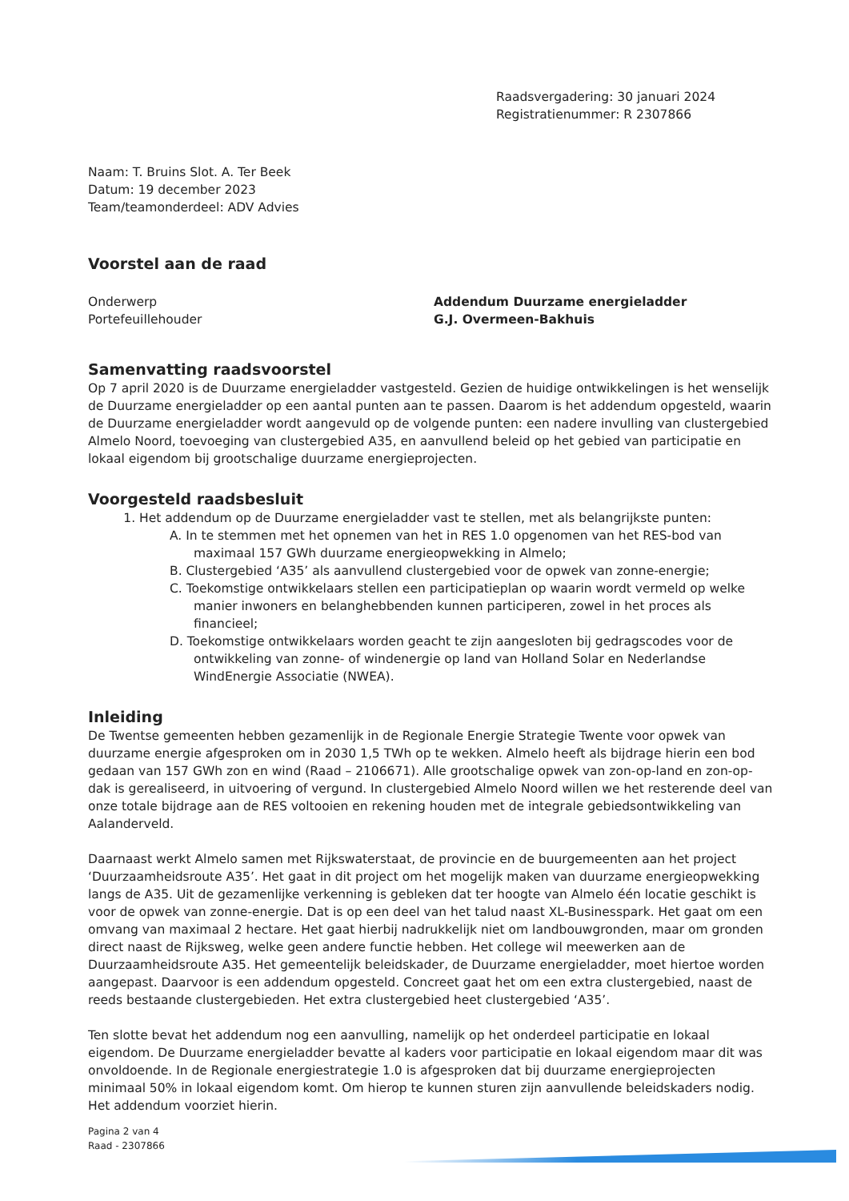Raadsvergadering: 30 januari 2024
Registratienummer: R 2307866
Naam: T. Bruins Slot. A. Ter Beek
Datum: 19 december 2023
Team/teamonderdeel: ADV Advies
Voorstel aan de raad
Onderwerp Addendum Duurzame energieladder
Portefeuillehouder G.J. Overmeen-Bakhuis
Samenvatting raadsvoorstel
Op 7 april 2020 is de Duurzame energieladder vastgesteld. Gezien de huidige ontwikkelingen is het wenselijk de Duurzame energieladder op een aantal punten aan te passen. Daarom is het addendum opgesteld, waarin de Duurzame energieladder wordt aangevuld op de volgende punten: een nadere invulling van clustergebied Almelo Noord, toevoeging van clustergebied A35, en aanvullend beleid op het gebied van participatie en lokaal eigendom bij grootschalige duurzame energieprojecten.
Voorgesteld raadsbesluit
1. Het addendum op de Duurzame energieladder vast te stellen, met als belangrijkste punten:
A. In te stemmen met het opnemen van het in RES 1.0 opgenomen van het RES-bod van maximaal 157 GWh duurzame energieopwekking in Almelo;
B. Clustergebied ‘A35’ als aanvullend clustergebied voor de opwek van zonne-energie;
C. Toekomstige ontwikkelaars stellen een participatieplan op waarin wordt vermeld op welke manier inwoners en belanghebbenden kunnen participeren, zowel in het proces als financieel;
D. Toekomstige ontwikkelaars worden geacht te zijn aangesloten bij gedragscodes voor de ontwikkeling van zonne- of windenergie op land van Holland Solar en Nederlandse WindEnergie Associatie (NWEA).
Inleiding
De Twentse gemeenten hebben gezamenlijk in de Regionale Energie Strategie Twente voor opwek van duurzame energie afgesproken om in 2030 1,5 TWh op te wekken. Almelo heeft als bijdrage hierin een bod gedaan van 157 GWh zon en wind (Raad – 2106671). Alle grootschalige opwek van zon-op-land en zon-op-dak is gerealiseerd, in uitvoering of vergund. In clustergebied Almelo Noord willen we het resterende deel van onze totale bijdrage aan de RES voltooien en rekening houden met de integrale gebiedsontwikkeling van Aalanderveld.
Daarnaast werkt Almelo samen met Rijkswaterstaat, de provincie en de buurgemeenten aan het project ‘Duurzaamheidsroute A35’. Het gaat in dit project om het mogelijk maken van duurzame energieopwekking langs de A35. Uit de gezamenlijke verkenning is gebleken dat ter hoogte van Almelo één locatie geschikt is voor de opwek van zonne-energie. Dat is op een deel van het talud naast XL-Businesspark. Het gaat om een omvang van maximaal 2 hectare. Het gaat hierbij nadrukkelijk niet om landbouwgronden, maar om gronden direct naast de Rijksweg, welke geen andere functie hebben. Het college wil meewerken aan de Duurzaamheidsroute A35. Het gemeentelijk beleidskader, de Duurzame energieladder, moet hiertoe worden aangepast. Daarvoor is een addendum opgesteld. Concreet gaat het om een extra clustergebied, naast de reeds bestaande clustergebieden. Het extra clustergebied heet clustergebied ‘A35’.
Ten slotte bevat het addendum nog een aanvulling, namelijk op het onderdeel participatie en lokaal eigendom. De Duurzame energieladder bevatte al kaders voor participatie en lokaal eigendom maar dit was onvoldoende. In de Regionale energiestrategie 1.0 is afgesproken dat bij duurzame energieprojecten minimaal 50% in lokaal eigendom komt. Om hierop te kunnen sturen zijn aanvullende beleidskaders nodig. Het addendum voorziet hierin.
Pagina 2 van 4
Raad - 2307866